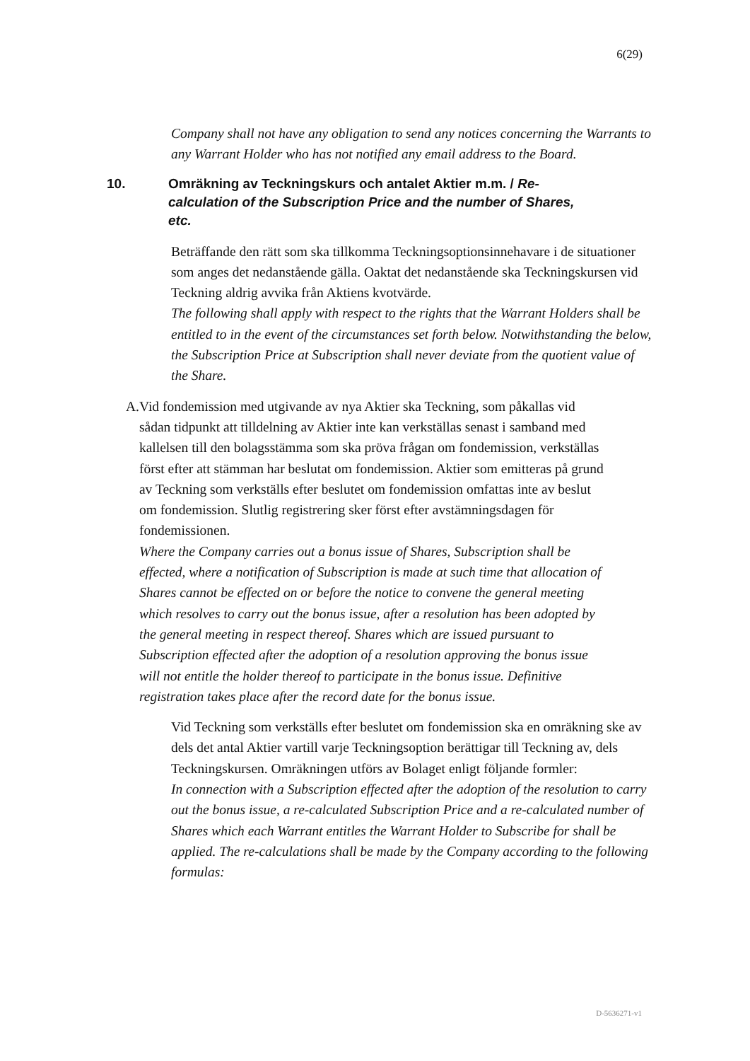6(29)
Company shall not have any obligation to send any notices concerning the Warrants to any Warrant Holder who has not notified any email address to the Board.
10. Omräkning av Teckningskurs och antalet Aktier m.m. / Re-calculation of the Subscription Price and the number of Shares, etc.
Beträffande den rätt som ska tillkomma Teckningsoptionsinnehavare i de situationer som anges det nedanstående gälla. Oaktat det nedanstående ska Teckningskursen vid Teckning aldrig avvika från Aktiens kvotvärde.
The following shall apply with respect to the rights that the Warrant Holders shall be entitled to in the event of the circumstances set forth below. Notwithstanding the below, the Subscription Price at Subscription shall never deviate from the quotient value of the Share.
A. Vid fondemission med utgivande av nya Aktier ska Teckning, som påkallas vid sådan tidpunkt att tilldelning av Aktier inte kan verkställas senast i samband med kallelsen till den bolagsstämma som ska pröva frågan om fondemission, verkställas först efter att stämman har beslutat om fondemission. Aktier som emitteras på grund av Teckning som verkställs efter beslutet om fondemission omfattas inte av beslut om fondemission. Slutlig registrering sker först efter avstämningsdagen för fondemissionen.
Where the Company carries out a bonus issue of Shares, Subscription shall be effected, where a notification of Subscription is made at such time that allocation of Shares cannot be effected on or before the notice to convene the general meeting which resolves to carry out the bonus issue, after a resolution has been adopted by the general meeting in respect thereof. Shares which are issued pursuant to Subscription effected after the adoption of a resolution approving the bonus issue will not entitle the holder thereof to participate in the bonus issue. Definitive registration takes place after the record date for the bonus issue.
Vid Teckning som verkställs efter beslutet om fondemission ska en omräkning ske av dels det antal Aktier vartill varje Teckningsoption berättigar till Teckning av, dels Teckningskursen. Omräkningen utförs av Bolaget enligt följande formler:
In connection with a Subscription effected after the adoption of the resolution to carry out the bonus issue, a re-calculated Subscription Price and a re-calculated number of Shares which each Warrant entitles the Warrant Holder to Subscribe for shall be applied. The re-calculations shall be made by the Company according to the following formulas:
D-5636271-v1